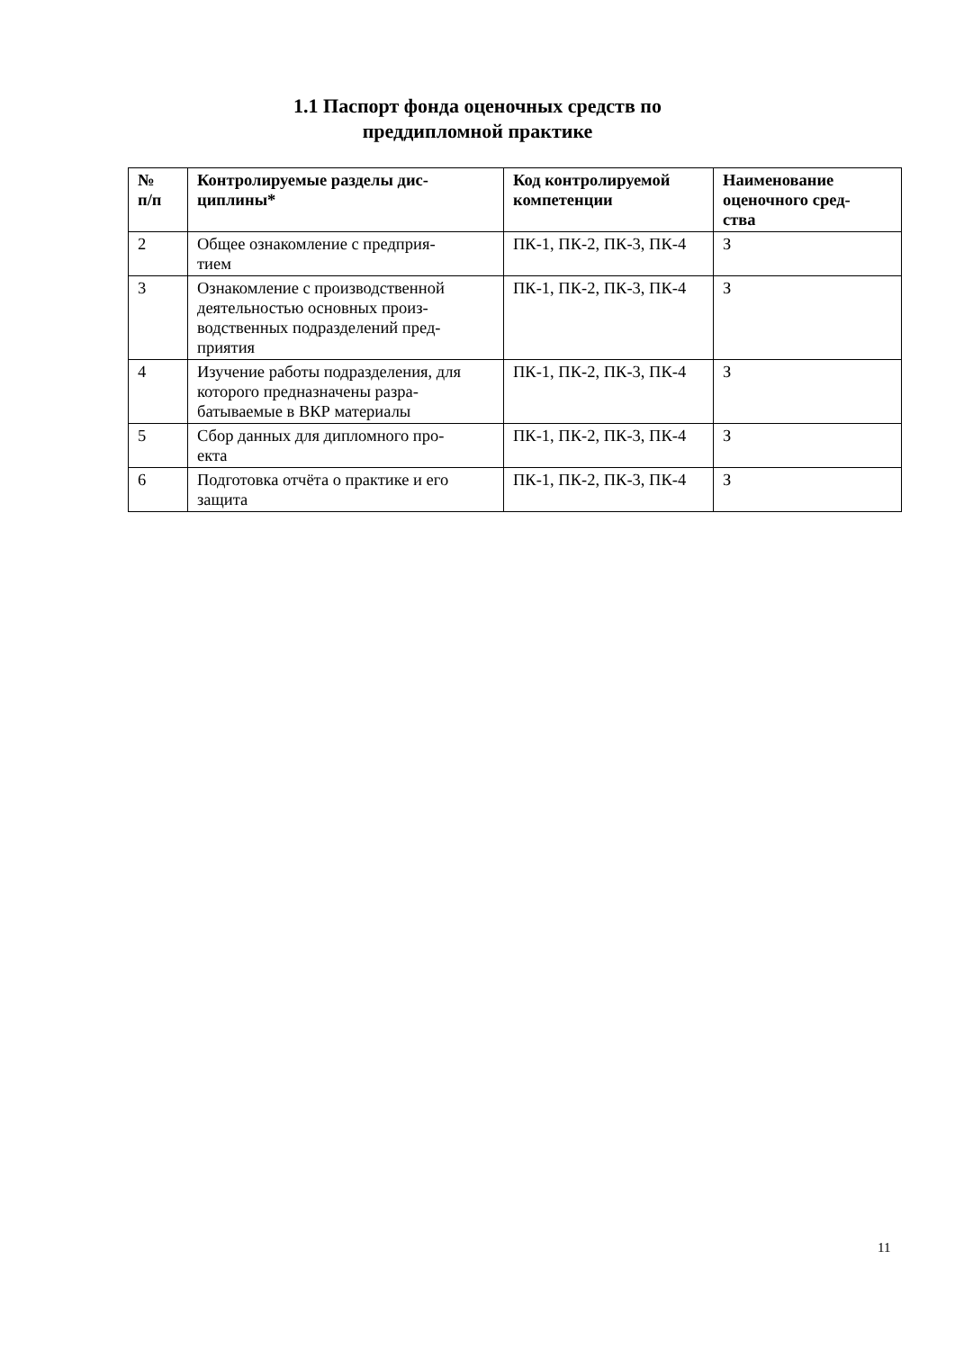1.1 Паспорт фонда оценочных средств по
преддипломной практике
| № п/п | Контролируемые разделы дис- циплины* | Код контролируемой компетенции | Наименование оценочного сред- ства |
| --- | --- | --- | --- |
| 2 | Общее ознакомление с предприя- тием | ПК-1, ПК-2, ПК-3, ПК-4 | З |
| 3 | Ознакомление с производственной деятельностью основных произ- водственных подразделений пред- приятия | ПК-1, ПК-2, ПК-3, ПК-4 | З |
| 4 | Изучение работы подразделения, для которого предназначены разра- батываемые в ВКР материалы | ПК-1, ПК-2, ПК-3, ПК-4 | З |
| 5 | Сбор данных для дипломного про- екта | ПК-1, ПК-2, ПК-3, ПК-4 | З |
| 6 | Подготовка отчёта о практике и его защита | ПК-1, ПК-2, ПК-3, ПК-4 | З |
11